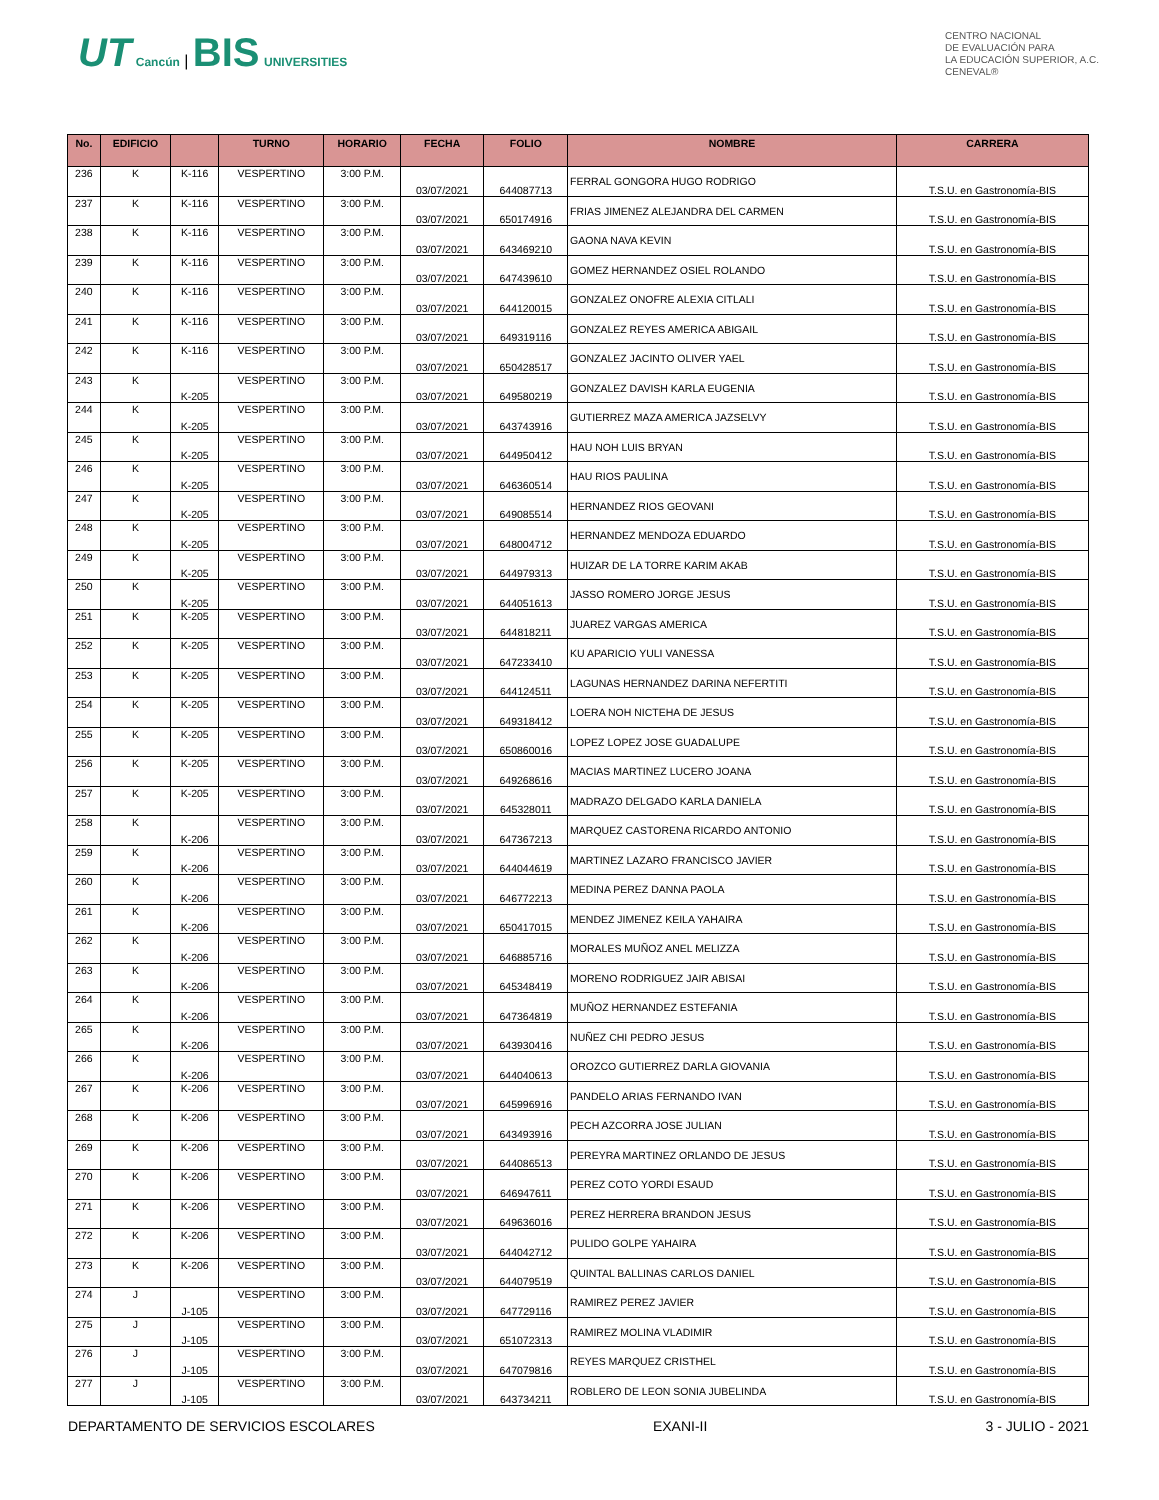UT Cancún | BIS UNIVERSITIES
CENTRO NACIONAL
DE EVALUACIÓN PARA
LA EDUCACIÓN SUPERIOR, A.C.
CENEVAL®
| No. | EDIFICIO | | TURNO | HORARIO | FECHA | FOLIO | NOMBRE | CARRERA |
| --- | --- | --- | --- | --- | --- | --- | --- | --- |
| 236 | K | K-116 | VESPERTINO | 3:00 P.M. | 03/07/2021 | 644087713 | FERRAL GONGORA HUGO RODRIGO | T.S.U. en Gastronomía-BIS |
| 237 | K | K-116 | VESPERTINO | 3:00 P.M. | 03/07/2021 | 650174916 | FRIAS JIMENEZ ALEJANDRA DEL CARMEN | T.S.U. en Gastronomía-BIS |
| 238 | K | K-116 | VESPERTINO | 3:00 P.M. | 03/07/2021 | 643469210 | GAONA NAVA KEVIN | T.S.U. en Gastronomía-BIS |
| 239 | K | K-116 | VESPERTINO | 3:00 P.M. | 03/07/2021 | 647439610 | GOMEZ HERNANDEZ OSIEL ROLANDO | T.S.U. en Gastronomía-BIS |
| 240 | K | K-116 | VESPERTINO | 3:00 P.M. | 03/07/2021 | 644120015 | GONZALEZ ONOFRE ALEXIA CITLALI | T.S.U. en Gastronomía-BIS |
| 241 | K | K-116 | VESPERTINO | 3:00 P.M. | 03/07/2021 | 649319116 | GONZALEZ REYES AMERICA ABIGAIL | T.S.U. en Gastronomía-BIS |
| 242 | K | K-116 | VESPERTINO | 3:00 P.M. | 03/07/2021 | 650428517 | GONZALEZ JACINTO OLIVER YAEL | T.S.U. en Gastronomía-BIS |
| 243 | K | K-205 | VESPERTINO | 3:00 P.M. | 03/07/2021 | 649580219 | GONZALEZ DAVISH KARLA EUGENIA | T.S.U. en Gastronomía-BIS |
| 244 | K | K-205 | VESPERTINO | 3:00 P.M. | 03/07/2021 | 643743916 | GUTIERREZ MAZA AMERICA JAZSELVY | T.S.U. en Gastronomía-BIS |
| 245 | K | K-205 | VESPERTINO | 3:00 P.M. | 03/07/2021 | 644950412 | HAU NOH LUIS BRYAN | T.S.U. en Gastronomía-BIS |
| 246 | K | K-205 | VESPERTINO | 3:00 P.M. | 03/07/2021 | 646360514 | HAU RIOS PAULINA | T.S.U. en Gastronomía-BIS |
| 247 | K | K-205 | VESPERTINO | 3:00 P.M. | 03/07/2021 | 649085514 | HERNANDEZ RIOS GEOVANI | T.S.U. en Gastronomía-BIS |
| 248 | K | K-205 | VESPERTINO | 3:00 P.M. | 03/07/2021 | 648004712 | HERNANDEZ MENDOZA EDUARDO | T.S.U. en Gastronomía-BIS |
| 249 | K | K-205 | VESPERTINO | 3:00 P.M. | 03/07/2021 | 644979313 | HUIZAR DE LA TORRE KARIM AKAB | T.S.U. en Gastronomía-BIS |
| 250 | K | K-205 | VESPERTINO | 3:00 P.M. | 03/07/2021 | 644051613 | JASSO ROMERO JORGE JESUS | T.S.U. en Gastronomía-BIS |
| 251 | K | K-205 | VESPERTINO | 3:00 P.M. | 03/07/2021 | 644818211 | JUAREZ VARGAS AMERICA | T.S.U. en Gastronomía-BIS |
| 252 | K | K-205 | VESPERTINO | 3:00 P.M. | 03/07/2021 | 647233410 | KU APARICIO YULI VANESSA | T.S.U. en Gastronomía-BIS |
| 253 | K | K-205 | VESPERTINO | 3:00 P.M. | 03/07/2021 | 644124511 | LAGUNAS HERNANDEZ DARINA NEFERTITI | T.S.U. en Gastronomía-BIS |
| 254 | K | K-205 | VESPERTINO | 3:00 P.M. | 03/07/2021 | 649318412 | LOERA NOH NICTEHA DE JESUS | T.S.U. en Gastronomía-BIS |
| 255 | K | K-205 | VESPERTINO | 3:00 P.M. | 03/07/2021 | 650860016 | LOPEZ LOPEZ JOSE GUADALUPE | T.S.U. en Gastronomía-BIS |
| 256 | K | K-205 | VESPERTINO | 3:00 P.M. | 03/07/2021 | 649268616 | MACIAS MARTINEZ LUCERO JOANA | T.S.U. en Gastronomía-BIS |
| 257 | K | K-205 | VESPERTINO | 3:00 P.M. | 03/07/2021 | 645328011 | MADRAZO DELGADO KARLA DANIELA | T.S.U. en Gastronomía-BIS |
| 258 | K | K-206 | VESPERTINO | 3:00 P.M. | 03/07/2021 | 647367213 | MARQUEZ CASTORENA RICARDO ANTONIO | T.S.U. en Gastronomía-BIS |
| 259 | K | K-206 | VESPERTINO | 3:00 P.M. | 03/07/2021 | 644044619 | MARTINEZ LAZARO FRANCISCO JAVIER | T.S.U. en Gastronomía-BIS |
| 260 | K | K-206 | VESPERTINO | 3:00 P.M. | 03/07/2021 | 646772213 | MEDINA PEREZ DANNA PAOLA | T.S.U. en Gastronomía-BIS |
| 261 | K | K-206 | VESPERTINO | 3:00 P.M. | 03/07/2021 | 650417015 | MENDEZ JIMENEZ KEILA YAHAIRA | T.S.U. en Gastronomía-BIS |
| 262 | K | K-206 | VESPERTINO | 3:00 P.M. | 03/07/2021 | 646885716 | MORALES MUÑOZ ANEL MELIZZA | T.S.U. en Gastronomía-BIS |
| 263 | K | K-206 | VESPERTINO | 3:00 P.M. | 03/07/2021 | 645348419 | MORENO RODRIGUEZ JAIR ABISAI | T.S.U. en Gastronomía-BIS |
| 264 | K | K-206 | VESPERTINO | 3:00 P.M. | 03/07/2021 | 647364819 | MUÑOZ HERNANDEZ ESTEFANIA | T.S.U. en Gastronomía-BIS |
| 265 | K | K-206 | VESPERTINO | 3:00 P.M. | 03/07/2021 | 643930416 | NUÑEZ CHI PEDRO JESUS | T.S.U. en Gastronomía-BIS |
| 266 | K | K-206 | VESPERTINO | 3:00 P.M. | 03/07/2021 | 644040613 | OROZCO GUTIERREZ DARLA GIOVANIA | T.S.U. en Gastronomía-BIS |
| 267 | K | K-206 | VESPERTINO | 3:00 P.M. | 03/07/2021 | 645996916 | PANDELO ARIAS FERNANDO IVAN | T.S.U. en Gastronomía-BIS |
| 268 | K | K-206 | VESPERTINO | 3:00 P.M. | 03/07/2021 | 643493916 | PECH AZCORRA JOSE JULIAN | T.S.U. en Gastronomía-BIS |
| 269 | K | K-206 | VESPERTINO | 3:00 P.M. | 03/07/2021 | 644086513 | PEREYRA MARTINEZ ORLANDO DE JESUS | T.S.U. en Gastronomía-BIS |
| 270 | K | K-206 | VESPERTINO | 3:00 P.M. | 03/07/2021 | 646947611 | PEREZ COTO YORDI ESAUD | T.S.U. en Gastronomía-BIS |
| 271 | K | K-206 | VESPERTINO | 3:00 P.M. | 03/07/2021 | 649636016 | PEREZ HERRERA BRANDON JESUS | T.S.U. en Gastronomía-BIS |
| 272 | K | K-206 | VESPERTINO | 3:00 P.M. | 03/07/2021 | 644042712 | PULIDO GOLPE YAHAIRA | T.S.U. en Gastronomía-BIS |
| 273 | K | K-206 | VESPERTINO | 3:00 P.M. | 03/07/2021 | 644079519 | QUINTAL BALLINAS CARLOS DANIEL | T.S.U. en Gastronomía-BIS |
| 274 | J | J-105 | VESPERTINO | 3:00 P.M. | 03/07/2021 | 647729116 | RAMIREZ PEREZ JAVIER | T.S.U. en Gastronomía-BIS |
| 275 | J | J-105 | VESPERTINO | 3:00 P.M. | 03/07/2021 | 651072313 | RAMIREZ MOLINA VLADIMIR | T.S.U. en Gastronomía-BIS |
| 276 | J | J-105 | VESPERTINO | 3:00 P.M. | 03/07/2021 | 647079816 | REYES MARQUEZ CRISTHEL | T.S.U. en Gastronomía-BIS |
| 277 | J | J-105 | VESPERTINO | 3:00 P.M. | 03/07/2021 | 643734211 | ROBLERO DE LEON SONIA JUBELINDA | T.S.U. en Gastronomía-BIS |
DEPARTAMENTO DE SERVICIOS ESCOLARES EXANI-II 3 - JULIO - 2021